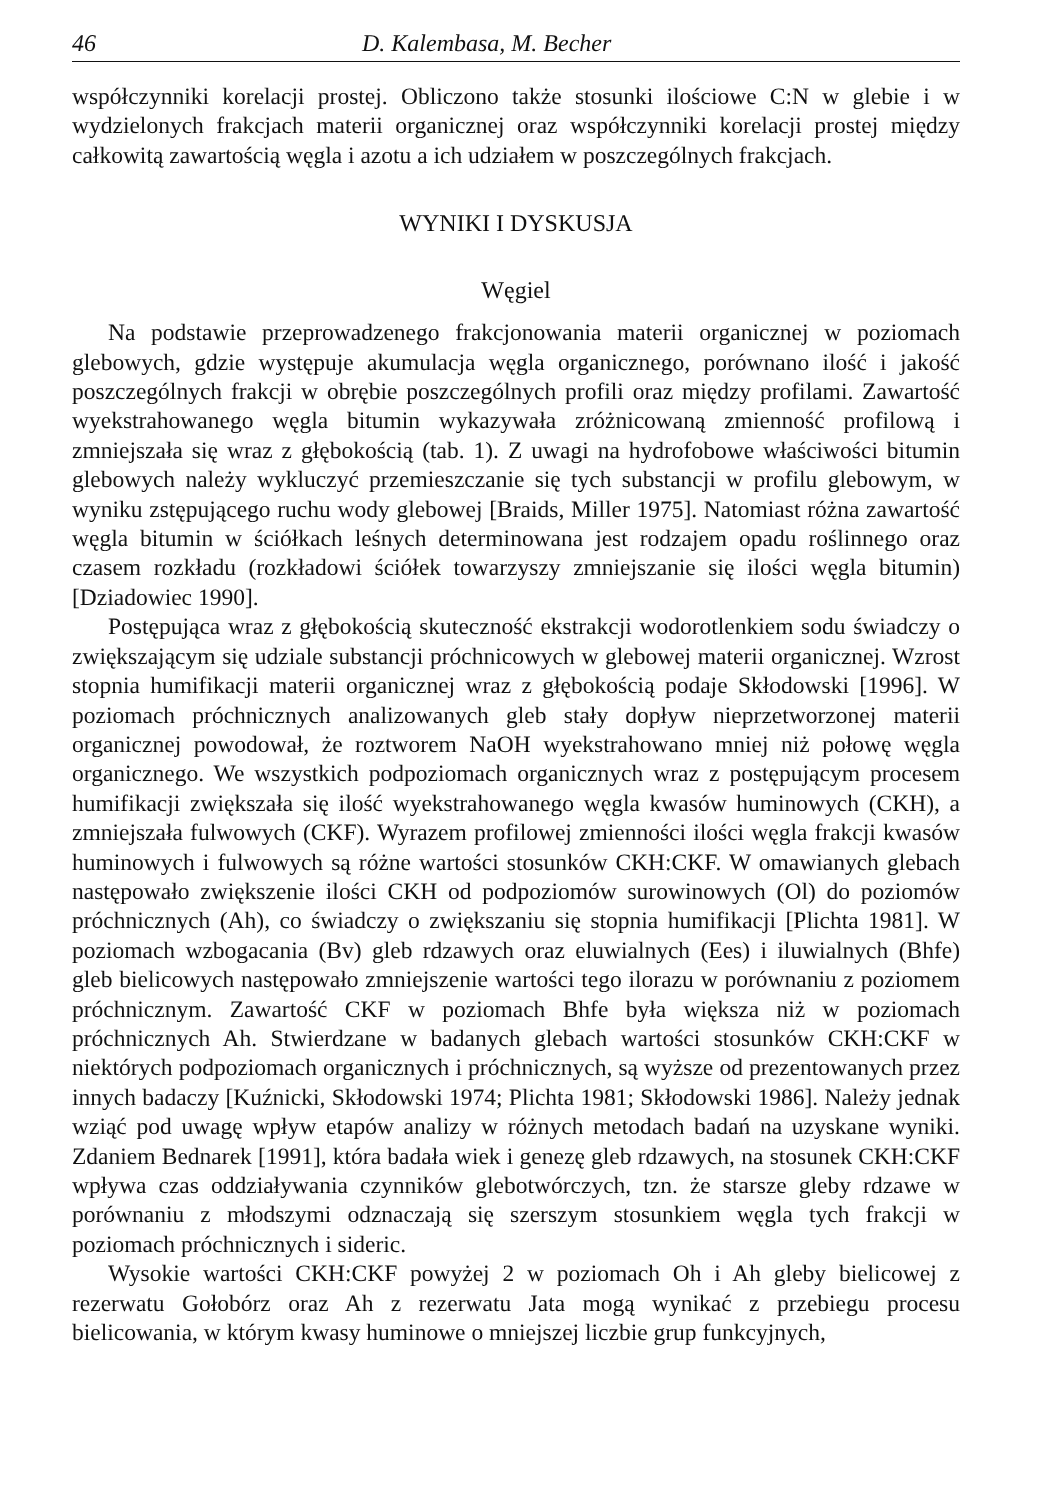46 D. Kalembasa, M. Becher
współczynniki korelacji prostej. Obliczono także stosunki ilościowe C:N w glebie i w wydzielonych frakcjach materii organicznej oraz współczynniki korelacji prostej między całkowitą zawartością węgla i azotu a ich udziałem w poszczególnych frakcjach.
WYNIKI I DYSKUSJA
Węgiel
Na podstawie przeprowadzenego frakcjonowania materii organicznej w poziomach glebowych, gdzie występuje akumulacja węgla organicznego, porównano ilość i jakość poszczególnych frakcji w obrębie poszczególnych profili oraz między profilami. Zawartość wyekstrahowanego węgla bitumin wykazywała zróżnicowaną zmienność profilową i zmniejszała się wraz z głębokością (tab. 1). Z uwagi na hydrofobowe właściwości bitumin glebowych należy wykluczyć przemieszczanie się tych substancji w profilu glebowym, w wyniku zstępującego ruchu wody glebowej [Braids, Miller 1975]. Natomiast różna zawartość węgla bitumin w ściółkach leśnych determinowana jest rodzajem opadu roślinnego oraz czasem rozkładu (rozkładowi ściółek towarzyszy zmniejszanie się ilości węgla bitumin) [Dziadowiec 1990].
Postępująca wraz z głębokością skuteczność ekstrakcji wodorotlenkiem sodu świadczy o zwiększającym się udziale substancji próchnicowych w glebowej materii organicznej. Wzrost stopnia humifikacji materii organicznej wraz z głębokością podaje Skłodowski [1996]. W poziomach próchnicznych analizowanych gleb stały dopływ nieprzetworzonej materii organicznej powodował, że roztworem NaOH wyekstrahowano mniej niż połowę węgla organicznego. We wszystkich podpoziomach organicznych wraz z postępującym procesem humifikacji zwiększała się ilość wyekstrahowanego węgla kwasów huminowych (CKH), a zmniejszała fulwowych (CKF). Wyrazem profilowej zmienności ilości węgla frakcji kwasów huminowych i fulwowych są różne wartości stosunków CKH:CKF. W omawianych glebach następowało zwiększenie ilości CKH od podpoziomów surowinowych (Ol) do poziomów próchnicznych (Ah), co świadczy o zwiększaniu się stopnia humifikacji [Plichta 1981]. W poziomach wzbogacania (Bv) gleb rdzawych oraz eluwialnych (Ees) i iluwialnych (Bhfe) gleb bielicowych następowało zmniejszenie wartości tego ilorazu w porównaniu z poziomem próchnicznym. Zawartość CKF w poziomach Bhfe była większa niż w poziomach próchnicznych Ah. Stwierdzane w badanych glebach wartości stosunków CKH:CKF w niektórych podpoziomach organicznych i próchnicznych, są wyższe od prezentowanych przez innych badaczy [Kuźnicki, Skłodowski 1974; Plichta 1981; Skłodowski 1986]. Należy jednak wziąć pod uwagę wpływ etapów analizy w różnych metodach badań na uzyskane wyniki. Zdaniem Bednarek [1991], która badała wiek i genezę gleb rdzawych, na stosunek CKH:CKF wpływa czas oddziaływania czynników glebotwórczych, tzn. że starsze gleby rdzawe w porównaniu z młodszymi odznaczają się szerszym stosunkiem węgla tych frakcji w poziomach próchnicznych i sideric.
Wysokie wartości CKH:CKF powyżej 2 w poziomach Oh i Ah gleby bielicowej z rezerwatu Gołobórz oraz Ah z rezerwatu Jata mogą wynikać z przebiegu procesu bielicowania, w którym kwasy huminowe o mniejszej liczbie grup funkcyjnych,